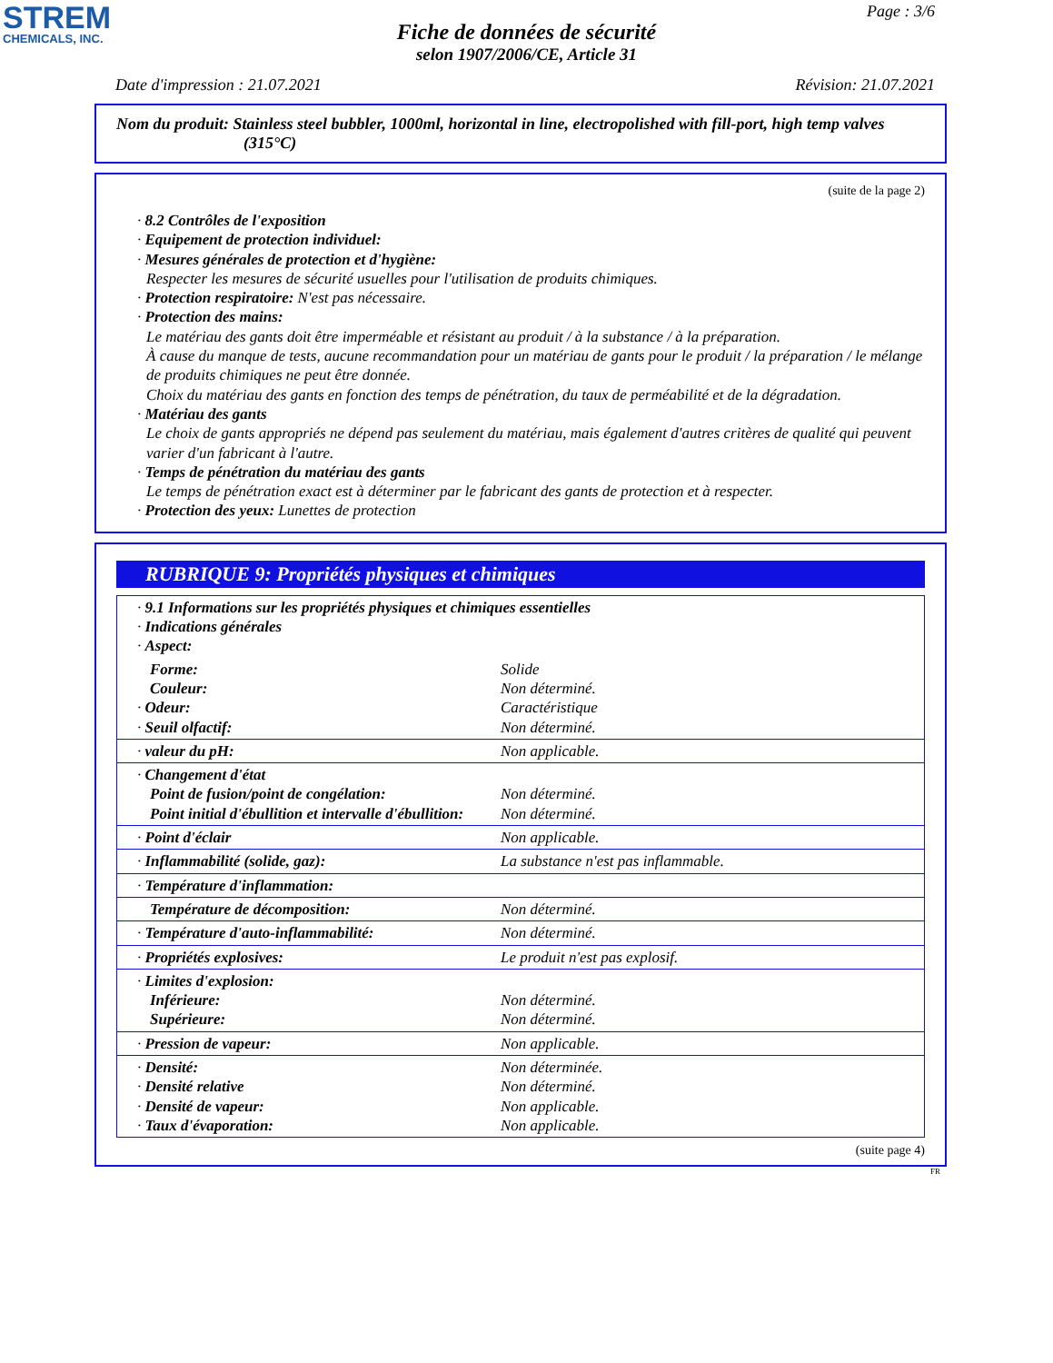STREM
CHEMICALS, INC.
Page : 3/6
Fiche de données de sécurité
selon 1907/2006/CE, Article 31
Date d'impression : 21.07.2021 Révision: 21.07.2021
Nom du produit: Stainless steel bubbler, 1000ml, horizontal in line, electropolished with fill-port, high temp valves
(315°C)
(suite de la page 2)
· 8.2 Contrôles de l'exposition
· Equipement de protection individuel:
· Mesures générales de protection et d'hygiène:
Respecter les mesures de sécurité usuelles pour l'utilisation de produits chimiques.
· Protection respiratoire: N'est pas nécessaire.
· Protection des mains:
Le matériau des gants doit être imperméable et résistant au produit / à la substance / à la préparation.
À cause du manque de tests, aucune recommandation pour un matériau de gants pour le produit / la préparation / le mélange de produits chimiques ne peut être donnée.
Choix du matériau des gants en fonction des temps de pénétration, du taux de perméabilité et de la dégradation.
· Matériau des gants
Le choix de gants appropriés ne dépend pas seulement du matériau, mais également d'autres critères de qualité qui peuvent varier d'un fabricant à l'autre.
· Temps de pénétration du matériau des gants
Le temps de pénétration exact est à déterminer par le fabricant des gants de protection et à respecter.
· Protection des yeux: Lunettes de protection
RUBRIQUE 9: Propriétés physiques et chimiques
| · 9.1 Informations sur les propriétés physiques et chimiques essentielles · Indications générales · Aspect: | |
| Forme: Couleur: · Odeur: · Seuil olfactif: | Solide Non déterminé. Caractéristique Non déterminé. |
| · valeur du pH: | Non applicable. |
| · Changement d'état Point de fusion/point de congélation: Point initial d'ébullition et intervalle d'ébullition: | Non déterminé. Non déterminé. |
| · Point d'éclair | Non applicable. |
| · Inflammabilité (solide, gaz): | La substance n'est pas inflammable. |
| · Température d'inflammation: | |
| Température de décomposition: | Non déterminé. |
| · Température d'auto-inflammabilité: | Non déterminé. |
| · Propriétés explosives: | Le produit n'est pas explosif. |
| · Limites d'explosion: Inférieure: Supérieure: | Non déterminé. Non déterminé. |
| · Pression de vapeur: | Non applicable. |
| · Densité: · Densité relative · Densité de vapeur: · Taux d'évaporation: | Non déterminée. Non déterminé. Non applicable. Non applicable. |
(suite page 4)
FR